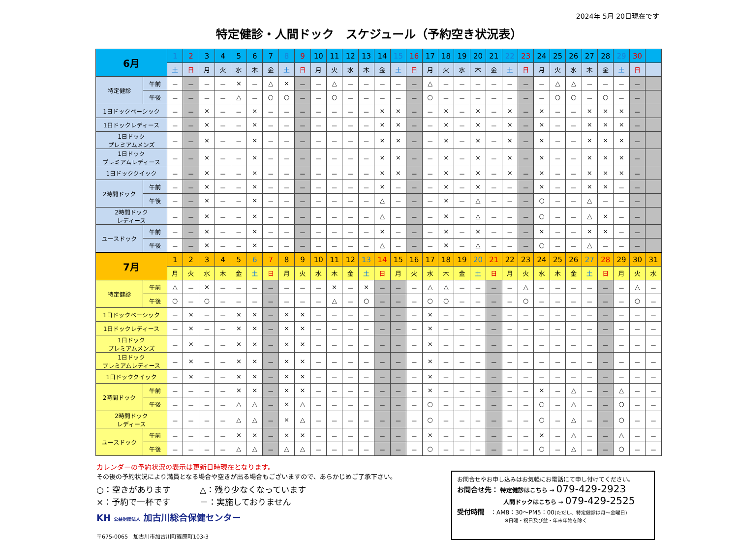2024年 5月 20日現在です
特定健診・人間ドック　スケジュール（予約空き状況表）
| 6月 | | 1 | 2 | 3 | 4 | 5 | 6 | 7 | 8 | 9 | 10 | 11 | 12 | 13 | 14 | 15 | 16 | 17 | 18 | 19 | 20 | 21 | 22 | 23 | 24 | 25 | 26 | 27 | 28 | 29 | 30 | |
| | | 土 | 日 | 月 | 火 | 水 | 木 | 金 | 土 | 日 | 月 | 火 | 水 | 木 | 金 | 土 | 日 | 月 | 火 | 水 | 木 | 金 | 土 | 日 | 月 | 火 | 水 | 木 | 金 | 土 | 日 | |
| 特定健診 | 午前 | － | － | － | － | × | － | △ | × | － | － | △ | － | － | － | － | － | △ | － | － | － | － | － | － | － | △ | △ | － | － | － | － | |
| | 午後 | － | － | － | － | △ | － | ○ | ○ | － | － | ○ | － | － | － | － | － | ○ | － | － | － | － | － | － | － | ○ | ○ | － | ○ | － | － | |
| 1日ドックベーシック | | － | － | × | － | － | × | － | － | － | － | － | － | － | × | × | － | － | × | － | × | － | × | － | × | － | － | × | × | × | － | |
| 1日ドックレディース | | － | － | × | － | － | × | － | － | － | － | － | － | － | × | × | － | － | × | － | × | － | × | － | × | － | － | × | × | × | － | |
| 1日ドック プレミアムメンズ | | － | － | × | － | － | × | － | － | － | － | － | － | － | × | × | － | － | × | － | × | － | × | － | × | － | － | × | × | × | － | |
| 1日ドック プレミアムレディース | | － | － | × | － | － | × | － | － | － | － | － | － | － | × | × | － | － | × | － | × | － | × | － | × | － | － | × | × | × | － | |
| 1日ドッククイック | | － | － | × | － | － | × | － | － | － | － | － | － | － | × | × | － | － | × | － | × | － | × | － | × | － | － | × | × | × | － | |
| 2時間ドック | 午前 | － | － | × | － | － | × | － | － | － | － | － | － | － | × | － | － | － | × | － | × | － | － | － | × | － | － | × | × | － | － | |
| | 午後 | － | － | × | － | － | × | － | － | － | － | － | － | － | △ | － | － | － | × | － | △ | － | － | － | ○ | － | － | △ | － | － | － | |
| 2時間ドック レディース | | － | － | × | － | － | × | － | － | － | － | － | － | － | △ | － | － | － | × | － | △ | － | － | － | ○ | － | － | △ | × | － | － | |
| ユースドック | 午前 | － | － | × | － | － | × | － | － | － | － | － | － | － | × | － | － | － | × | － | × | － | － | － | × | － | － | × | × | － | － | |
| | 午後 | － | － | × | － | － | × | － | － | － | － | － | － | － | △ | － | － | － | × | － | △ | － | － | － | ○ | － | － | △ | － | － | － | |
| 7月 | | 1 | 2 | 3 | 4 | 5 | 6 | 7 | 8 | 9 | 10 | 11 | 12 | 13 | 14 | 15 | 16 | 17 | 18 | 19 | 20 | 21 | 22 | 23 | 24 | 25 | 26 | 27 | 28 | 29 | 30 | 31 |
| | | 月 | 火 | 水 | 木 | 金 | 土 | 日 | 月 | 火 | 水 | 木 | 金 | 土 | 日 | 月 | 火 | 水 | 木 | 金 | 土 | 日 | 月 | 火 | 水 | 木 | 金 | 土 | 日 | 月 | 火 | 水 |
| 特定健診 | 午前 | △ | － | × | － | － | － | － | － | － | － | × | － | × | － | － | － | △ | △ | － | － | － | － | △ | － | － | － | － | － | － | △ | － |
| | 午後 | ○ | － | ○ | － | － | － | － | － | － | － | △ | － | ○ | － | － | － | ○ | ○ | － | － | － | － | ○ | － | － | － | － | － | － | ○ | － |
| 1日ドックベーシック | | － | × | － | － | × | × | － | × | × | － | － | － | － | － | － | － | × | － | － | － | － | － | － | － | － | － | － | － | － | － | － |
| 1日ドックレディース | | － | × | － | － | × | × | － | × | × | － | － | － | － | － | － | － | × | － | － | － | － | － | － | － | － | － | － | － | － | － | － |
| 1日ドック プレミアムメンズ | | － | × | － | － | × | × | － | × | × | － | － | － | － | － | － | － | × | － | － | － | － | － | － | － | － | － | － | － | － | － | － |
| 1日ドック プレミアムレディース | | － | × | － | － | × | × | － | × | × | － | － | － | － | － | － | － | × | － | － | － | － | － | － | － | － | － | － | － | － | － | － |
| 1日ドッククイック | | － | × | － | － | × | × | － | × | × | － | － | － | － | － | － | － | × | － | － | － | － | － | － | － | － | － | － | － | － | － | － |
| 2時間ドック | 午前 | － | － | － | － | × | × | － | × | × | － | － | － | － | － | － | － | × | － | － | － | － | － | － | × | － | △ | － | － | △ | － | － |
| | 午後 | － | － | － | － | △ | △ | － | × | △ | － | － | － | － | － | － | － | ○ | － | － | － | － | － | － | ○ | － | △ | － | － | ○ | － | － |
| 2時間ドック レディース | | － | － | － | － | △ | △ | － | × | △ | － | － | － | － | － | － | － | ○ | － | － | － | － | － | － | ○ | － | △ | － | － | ○ | － | － |
| ユースドック | 午前 | － | － | － | － | × | × | － | × | × | － | － | － | － | － | － | － | × | － | － | － | － | － | － | × | － | △ | － | － | △ | － | － |
| | 午後 | － | － | － | － | △ | △ | － | △ | △ | － | － | － | － | － | － | － | ○ | － | － | － | － | － | － | ○ | － | △ | － | － | ○ | － | － |
カレンダーの予約状況の表示は更新日時現在となります。
その後の予約状況により満員となる場合や空きが出る場合もございますので、あらかじめご了承下さい。
○：空きがあります
△：残り少なくなっています
×：予約で一杯です
－：実施しておりません
KH 公益財団法人 加古川総合保健センター
〒675-0065　加古川市加古川町篠原町103-3
お問合せやお申し込みはお気軽にお電話にて申し付けてください。
お問合せ先： 特定健診はこちら → 079-429-2923
人間ドックはこちら → 079-429-2525
受付時間　：AM8：30～PM5：00(ただし、特定健診は月～金曜日)
※日曜・祝日及び盆・年末年始を除く